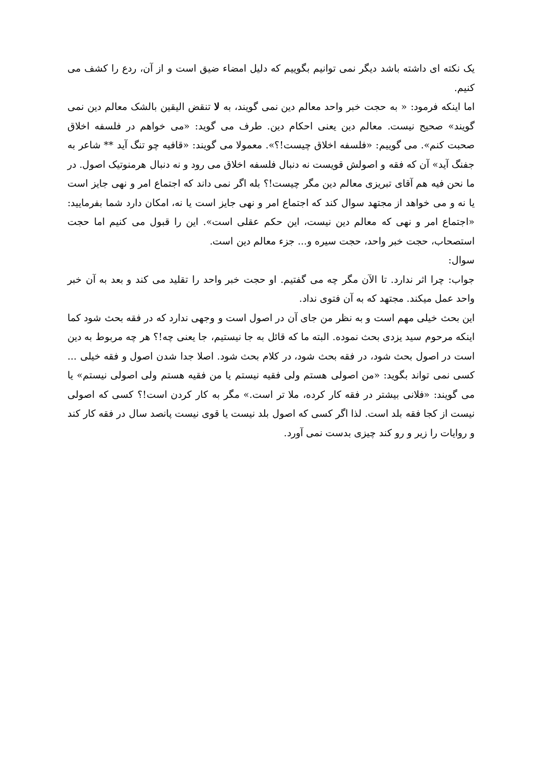یک نکته ای داشته باشد دیگر نمی توانیم بگوییم که دلیل امضاء ضیق است و از آن، ردع را کشف می کنیم.
اما اینکه فرمود: « به حجت خبر واحد معالم دین نمی گویند، به لا تنقض الیقین بالشک معالم دین نمی گویند» صحیح نیست. معالم دین یعنی احکام دین. طرف می گوید: «می خواهم در فلسفه اخلاق صحبت کنم». می گوییم: «فلسفه اخلاق چیست!؟». معمولا می گویند: «قافیه چو تنگ آید ** شاعر به جفنگ آید» آن که فقه و اصولش قویست نه دنبال فلسفه اخلاق می رود و نه دنبال هرمنوتیک اصول. در ما نحن فیه هم آقای تبریزی معالم دین مگر چیست!؟ بله اگر نمی داند که اجتماع امر و نهی جایز است یا نه و می خواهد از مجتهد سوال کند که اجتماع امر و نهی جایز است یا نه، امکان دارد شما بفرمایید: «اجتماع امر و نهی که معالم دین نیست، این حکم عقلی است». این را قبول می کنیم اما حجت استصحاب، حجت خبر واحد، حجت سیره و... جزء معالم دین است.
سوال:
جواب: چرا اثر ندارد. تا الآن مگر چه می گفتیم. او حجت خبر واحد را تقلید می کند و بعد به آن خبر واحد عمل میکند. مجتهد که به آن فتوی نداد.
این بحث خیلی مهم است و به نظر من جای آن در اصول است و وجهی ندارد که در فقه بحث شود کما اینکه مرحوم سید یزدی بحث نموده. البته ما که قائل به جا نیستیم، جا یعنی چه!؟ هر چه مربوط به دین است در اصول بحث شود، در فقه بحث شود، در کلام بحث شود. اصلا جدا شدن اصول و فقه خیلی ... کسی نمی تواند بگوید: «من اصولی هستم ولی فقیه نیستم یا من فقیه هستم ولی اصولی نیستم» یا می گویند: «فلانی بیشتر در فقه کار کرده، ملا تر است.» مگر به کار کردن است!؟ کسی که اصولی نیست از کجا فقه بلد است. لذا اگر کسی که اصول بلد نیست یا قوی نیست پانصد سال در فقه کار کند و روایات را زیر و رو کند چیزی بدست نمی آورد.